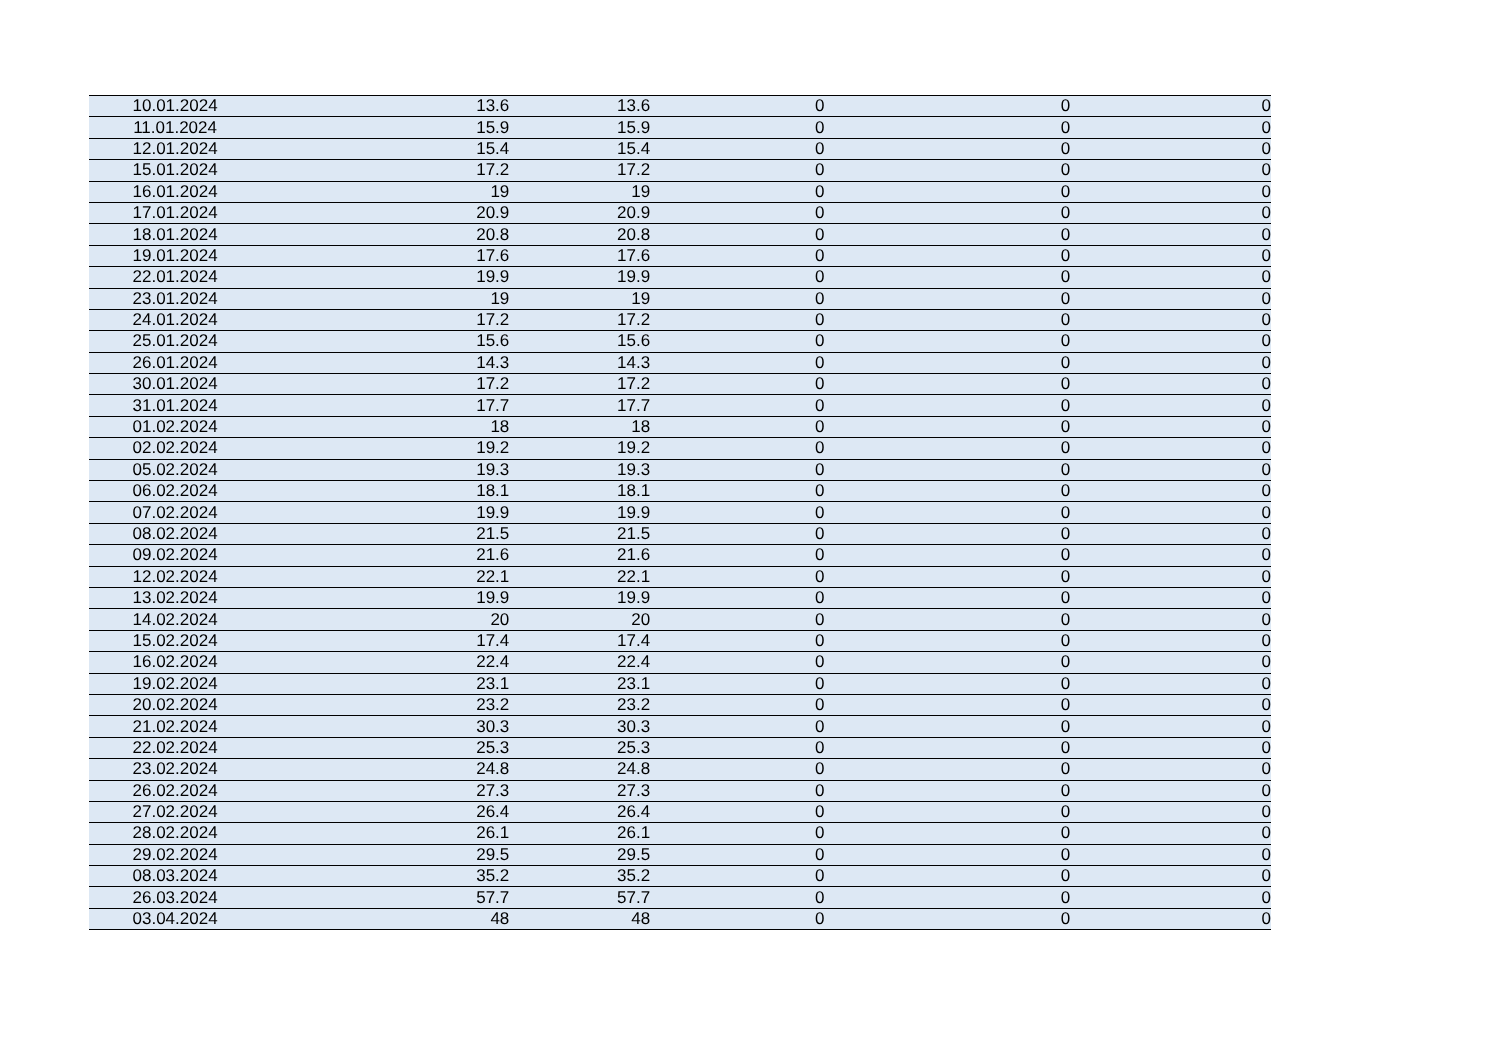| 10.01.2024 | 13.6 | 13.6 | 0 | 0 | 0 |
| 11.01.2024 | 15.9 | 15.9 | 0 | 0 | 0 |
| 12.01.2024 | 15.4 | 15.4 | 0 | 0 | 0 |
| 15.01.2024 | 17.2 | 17.2 | 0 | 0 | 0 |
| 16.01.2024 | 19 | 19 | 0 | 0 | 0 |
| 17.01.2024 | 20.9 | 20.9 | 0 | 0 | 0 |
| 18.01.2024 | 20.8 | 20.8 | 0 | 0 | 0 |
| 19.01.2024 | 17.6 | 17.6 | 0 | 0 | 0 |
| 22.01.2024 | 19.9 | 19.9 | 0 | 0 | 0 |
| 23.01.2024 | 19 | 19 | 0 | 0 | 0 |
| 24.01.2024 | 17.2 | 17.2 | 0 | 0 | 0 |
| 25.01.2024 | 15.6 | 15.6 | 0 | 0 | 0 |
| 26.01.2024 | 14.3 | 14.3 | 0 | 0 | 0 |
| 30.01.2024 | 17.2 | 17.2 | 0 | 0 | 0 |
| 31.01.2024 | 17.7 | 17.7 | 0 | 0 | 0 |
| 01.02.2024 | 18 | 18 | 0 | 0 | 0 |
| 02.02.2024 | 19.2 | 19.2 | 0 | 0 | 0 |
| 05.02.2024 | 19.3 | 19.3 | 0 | 0 | 0 |
| 06.02.2024 | 18.1 | 18.1 | 0 | 0 | 0 |
| 07.02.2024 | 19.9 | 19.9 | 0 | 0 | 0 |
| 08.02.2024 | 21.5 | 21.5 | 0 | 0 | 0 |
| 09.02.2024 | 21.6 | 21.6 | 0 | 0 | 0 |
| 12.02.2024 | 22.1 | 22.1 | 0 | 0 | 0 |
| 13.02.2024 | 19.9 | 19.9 | 0 | 0 | 0 |
| 14.02.2024 | 20 | 20 | 0 | 0 | 0 |
| 15.02.2024 | 17.4 | 17.4 | 0 | 0 | 0 |
| 16.02.2024 | 22.4 | 22.4 | 0 | 0 | 0 |
| 19.02.2024 | 23.1 | 23.1 | 0 | 0 | 0 |
| 20.02.2024 | 23.2 | 23.2 | 0 | 0 | 0 |
| 21.02.2024 | 30.3 | 30.3 | 0 | 0 | 0 |
| 22.02.2024 | 25.3 | 25.3 | 0 | 0 | 0 |
| 23.02.2024 | 24.8 | 24.8 | 0 | 0 | 0 |
| 26.02.2024 | 27.3 | 27.3 | 0 | 0 | 0 |
| 27.02.2024 | 26.4 | 26.4 | 0 | 0 | 0 |
| 28.02.2024 | 26.1 | 26.1 | 0 | 0 | 0 |
| 29.02.2024 | 29.5 | 29.5 | 0 | 0 | 0 |
| 08.03.2024 | 35.2 | 35.2 | 0 | 0 | 0 |
| 26.03.2024 | 57.7 | 57.7 | 0 | 0 | 0 |
| 03.04.2024 | 48 | 48 | 0 | 0 | 0 |